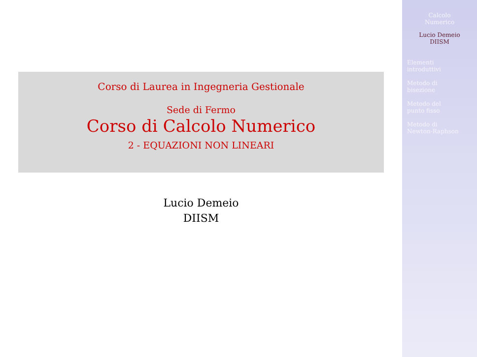Corso di Laurea in Ingegneria Gestionale
Sede di Fermo
Corso di Calcolo Numerico
2 - EQUAZIONI NON LINEARI
Lucio Demeio
DIISM
Calcolo
Numerico
Lucio Demeio
DIISM
Elementi
introduttivi
Metodo di
bisezione
Metodo del
punto fisso
Metodo di
Newton-Raphson